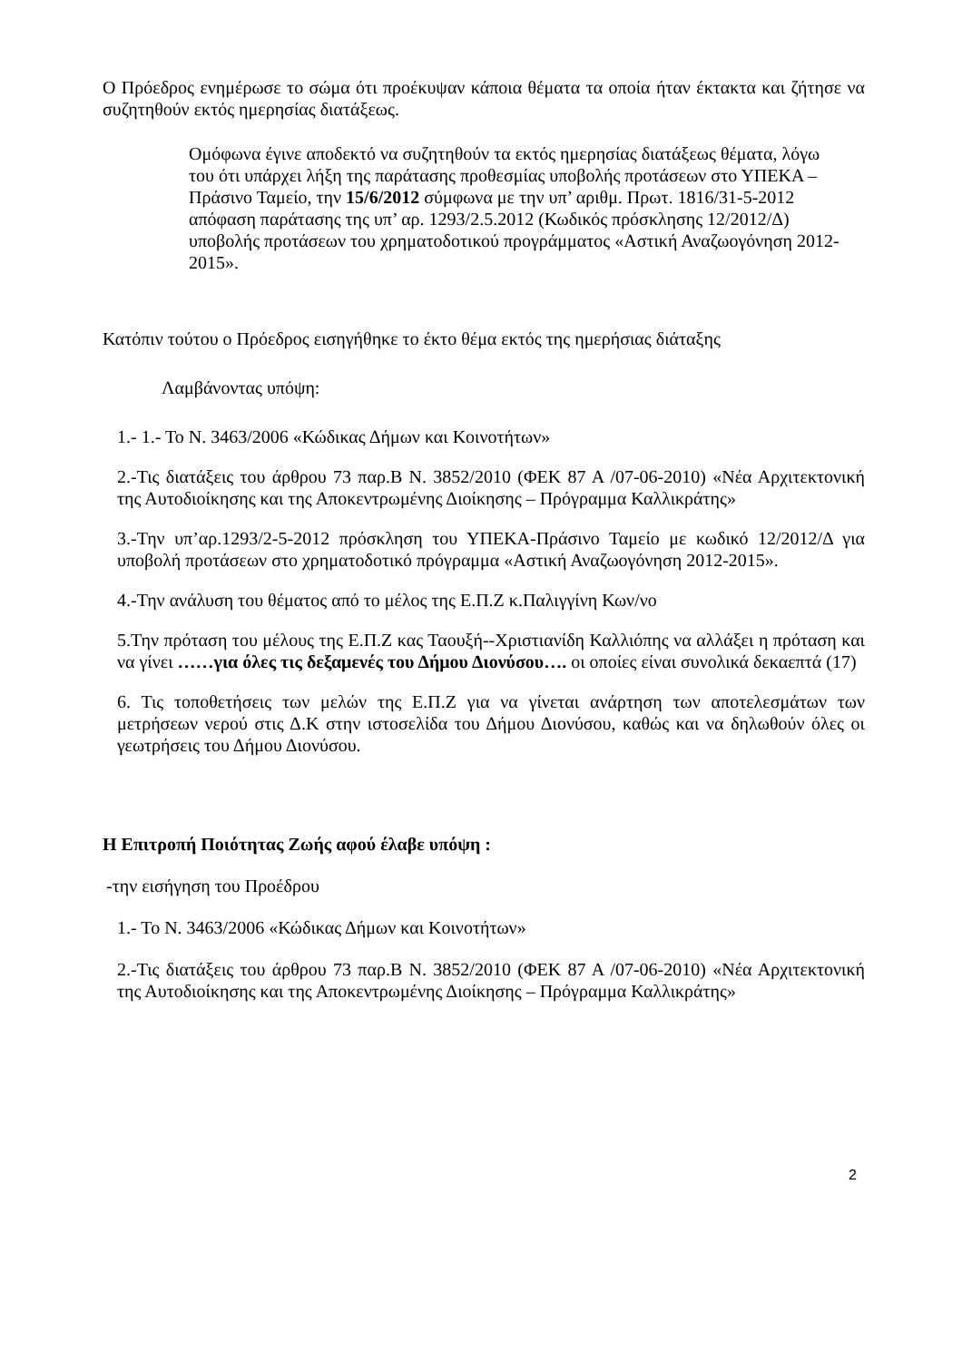Ο Πρόεδρος ενημέρωσε το σώμα ότι προέκυψαν κάποια θέματα τα οποία ήταν έκτακτα και ζήτησε να συζητηθούν εκτός ημερησίας διατάξεως.
Ομόφωνα έγινε αποδεκτό να συζητηθούν τα εκτός ημερησίας διατάξεως θέματα, λόγω του ότι υπάρχει λήξη της παράτασης προθεσμίας υποβολής προτάσεων στο ΥΠΕΚΑ –Πράσινο Ταμείο, την 15/6/2012 σύμφωνα με την υπ’ αριθμ. Πρωτ. 1816/31-5-2012 απόφαση παράτασης της υπ’ αρ. 1293/2.5.2012 (Κωδικός πρόσκλησης 12/2012/Δ) υποβολής προτάσεων του χρηματοδοτικού προγράμματος «Αστική Αναζωογόνηση 2012-2015».
Κατόπιν τούτου ο Πρόεδρος εισηγήθηκε το έκτο θέμα εκτός της ημερήσιας διάταξης
Λαμβάνοντας υπόψη:
1.- 1.- Το Ν. 3463/2006 «Κώδικας Δήμων και Κοινοτήτων»
2.-Τις διατάξεις του άρθρου 73 παρ.Β Ν. 3852/2010 (ΦΕΚ 87 Α /07-06-2010) «Νέα Αρχιτεκτονική της Αυτοδιοίκησης και της Αποκεντρωμένης Διοίκησης – Πρόγραμμα Καλλικράτης»
3.-Την υπ’αρ.1293/2-5-2012 πρόσκληση του ΥΠΕΚΑ-Πράσινο Ταμείο με κωδικό 12/2012/Δ για υποβολή προτάσεων στο χρηματοδοτικό πρόγραμμα «Αστική Αναζωογόνηση 2012-2015».
4.-Την ανάλυση του θέματος από το μέλος της Ε.Π.Ζ κ.Παλιγγίνη Κων/νο
5.Την πρόταση του μέλους της Ε.Π.Ζ κας Ταουξή--Χριστιανίδη Καλλιόπης να αλλάξει η πρόταση και να γίνει ……για όλες τις δεξαμενές του Δήμου Διονύσου…. οι οποίες είναι συνολικά δεκαεπτά (17)
6. Τις τοποθετήσεις των μελών της Ε.Π.Ζ για να γίνεται ανάρτηση των αποτελεσμάτων των μετρήσεων νερού στις Δ.Κ στην ιστοσελίδα του Δήμου Διονύσου, καθώς και να δηλωθούν όλες οι γεωτρήσεις του Δήμου Διονύσου.
Η Επιτροπή Ποιότητας Ζωής αφού έλαβε υπόψη :
-την εισήγηση του Προέδρου
1.- Το Ν. 3463/2006 «Κώδικας Δήμων και Κοινοτήτων»
2.-Τις διατάξεις του άρθρου 73 παρ.Β Ν. 3852/2010 (ΦΕΚ 87 Α /07-06-2010) «Νέα Αρχιτεκτονική της Αυτοδιοίκησης και της Αποκεντρωμένης Διοίκησης – Πρόγραμμα Καλλικράτης»
2